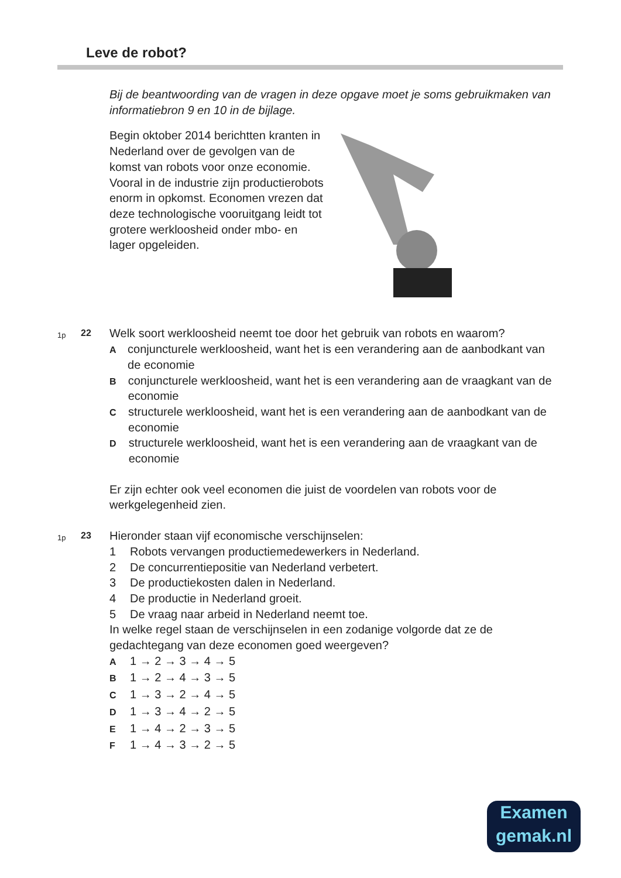Leve de robot?
Bij de beantwoording van de vragen in deze opgave moet je soms gebruikmaken van informatiebron 9 en 10 in de bijlage.
Begin oktober 2014 berichtten kranten in Nederland over de gevolgen van de komst van robots voor onze economie. Vooral in de industrie zijn productierobots enorm in opkomst. Economen vrezen dat deze technologische vooruitgang leidt tot grotere werkloosheid onder mbo- en lager opgeleiden.
1p
22
Welk soort werkloosheid neemt toe door het gebruik van robots en waarom?
A
conjuncturele werkloosheid, want het is een verandering aan de aanbodkant van de economie
B
conjuncturele werkloosheid, want het is een verandering aan de vraagkant van de economie
C
structurele werkloosheid, want het is een verandering aan de aanbodkant van de economie
D
structurele werkloosheid, want het is een verandering aan de vraagkant van de economie
Er zijn echter ook veel economen die juist de voordelen van robots voor de werkgelegenheid zien.
1p
23
Hieronder staan vijf economische verschijnselen:
1 Robots vervangen productiemedewerkers in Nederland.
2 De concurrentiepositie van Nederland verbetert.
3 De productiekosten dalen in Nederland.
4 De productie in Nederland groeit.
5 De vraag naar arbeid in Nederland neemt toe.
In welke regel staan de verschijnselen in een zodanige volgorde dat ze de gedachtegang van deze economen goed weergeven?
A
1 → 2 → 3 → 4 → 5
B
1 → 2 → 4 → 3 → 5
C
1 → 3 → 2 → 4 → 5
D
1 → 3 → 4 → 2 → 5
E
1 → 4 → 2 → 3 → 5
F
1 → 4 → 3 → 2 → 5
Examen
gemak.nl